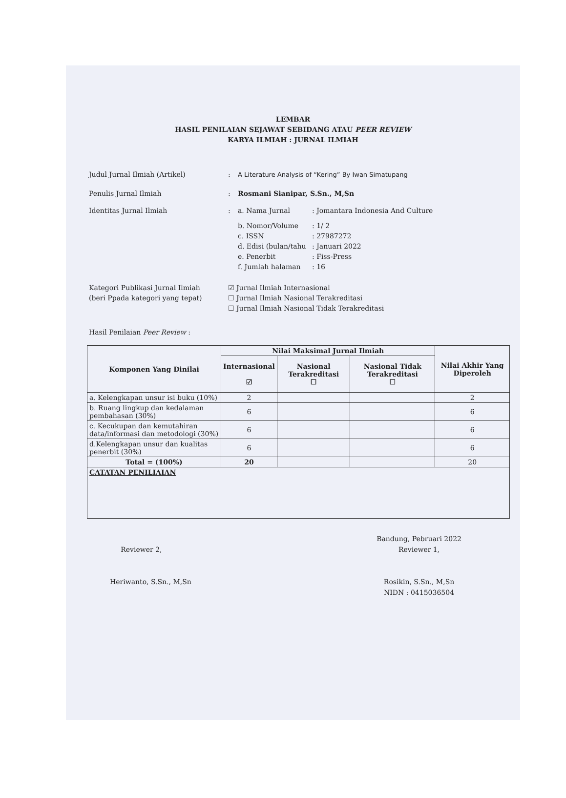LEMBAR
HASIL PENILAIAN SEJAWAT SEBIDANG ATAU PEER REVIEW
KARYA ILMIAH : JURNAL ILMIAH
Judul Jurnal Ilmiah (Artikel) : A Literature Analysis of “Kering” By Iwan Simatupang
Penulis Jurnal Ilmiah : Rosmani Sianipar, S.Sn., M,Sn
Identitas Jurnal Ilmiah : a. Nama Jurnal: Jomantara Indonesia And Culture
b. Nomor/Volume: 1/ 2
c. ISSN: 27987272
d. Edisi (bulan/tahu: Januari 2022
e. Penerbit: Fiss-Press
f. Jumlah halaman: 16
Kategori Publikasi Jurnal Ilmiah
(beri Ppada kategori yang tepat)
☑ Jurnal Ilmiah Internasional
☐ Jurnal Ilmiah Nasional Terakreditasi
☐ Jurnal Ilmiah Nasional Tidak Terakreditasi
Hasil Penilaian Peer Review :
| Komponen Yang Dinilai | Nilai Maksimal Jurnal Ilmiah | | | Nilai Akhir Yang Diperoleh |
| --- | --- | --- | --- | --- |
| | Internasional ☑ | Nasional Terakreditasi ☐ | Nasional Tidak Terakreditasi ☐ | |
| a. Kelengkapan unsur isi buku (10%) | 2 | | | 2 |
| b. Ruang lingkup dan kedalaman pembahasan (30%) | 6 | | | 6 |
| c. Kecukupan dan kemutahiran data/informasi dan metodologi (30%) | 6 | | | 6 |
| d.Kelengkapan unsur dan kualitas penerbit (30%) | 6 | | | 6 |
| Total = (100%) | 20 | | | 20 |
| CATATAN PENILIAIAN | | | | |
Reviewer 2,
Heriwanto, S.Sn., M,Sn
Bandung, Pebruari 2022
Reviewer 1,
Rosikin, S.Sn., M,Sn
NIDN : 0415036504